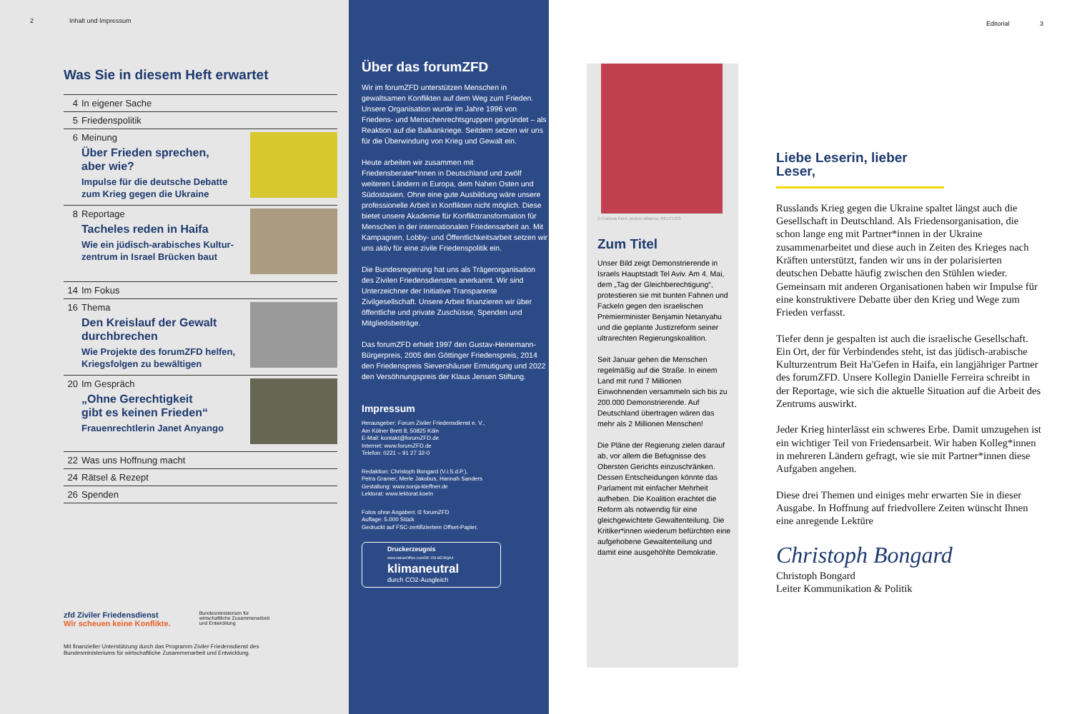2 Inhalt und Impressum
Was Sie in diesem Heft erwartet
4 In eigener Sache
5 Friedenspolitik
6 Meinung
Über Frieden sprechen,
aber wie?
Impulse für die deutsche Debatte
zum Krieg gegen die Ukraine
8 Reportage
Tacheles reden in Haifa
Wie ein jüdisch-arabisches Kultur-
zentrum in Israel Brücken baut
14 Im Fokus
16 Thema
Den Kreislauf der Gewalt
durchbrechen
Wie Projekte des forumZFD helfen,
Kriegsfolgen zu bewältigen
20 Im Gespräch
„Ohne Gerechtigkeit
gibt es keinen Frieden“
Frauenrechtlerin Janet Anyango
22 Was uns Hoffnung macht
24 Rätsel & Rezept
26 Spenden
zfd Ziviler Friedensdienst
Wir scheuen keine Konflikte.
Bundesministerium für
wirtschaftliche Zusammenarbeit
und Entwicklung
Mit finanzieller Unterstützung durch das Programm Ziviler Friedensdienst des
Bundesministeriums für wirtschaftliche Zusammenarbeit und Entwicklung.
Über das forumZFD
Wir im forumZFD unterstützen Menschen in gewaltsamen Konflikten auf dem Weg zum Frieden. Unsere Organisation wurde im Jahre 1996 von Friedens- und Menschenrechtsgruppen gegründet – als Reaktion auf die Balkankriege. Seitdem setzen wir uns für die Überwindung von Krieg und Gewalt ein.
Heute arbeiten wir zusammen mit Friedensberater*innen in Deutschland und zwölf weiteren Ländern in Europa, dem Nahen Osten und Südostasien. Ohne eine gute Ausbildung wäre unsere professionelle Arbeit in Konflikten nicht möglich. Diese bietet unsere Akademie für Konflikttransformation für Menschen in der internationalen Friedensarbeit an. Mit Kampagnen, Lobby- und Öffentlichkeitsarbeit setzen wir uns aktiv für eine zivile Friedenspolitik ein.
Die Bundesregierung hat uns als Trägerorganisation des Zivilen Friedensdienstes anerkannt. Wir sind Unterzeichner der Initiative Transparente Zivilgesellschaft. Unsere Arbeit finanzieren wir über öffentliche und private Zuschüsse, Spenden und Mitgliedsbeiträge.
Das forumZFD erhielt 1997 den Gustav-Heinemann-Bürgerpreis, 2005 den Göttinger Friedenspreis, 2014 den Friedenspreis Sievershäuser Ermutigung und 2022 den Versöhnungspreis der Klaus Jensen Stiftung.
Impressum
Herausgeber: Forum Ziviler Friedensdienst e. V.,
Am Kölner Brett 8, 50825 Köln
E-Mail: kontakt@forumZFD.de
Internet: www.forumZFD.de
Telefon: 0221 – 91 27 32-0
Redaktion: Christoph Bongard (V.i.S.d.P.),
Petra Gramer, Merle Jakobus, Hannah Sanders
Gestaltung: www.sonja-kleffner.de
Lektorat: www.lektorat.koeln
Fotos ohne Angaben: © forumZFD
Auflage: 5.000 Stück
Gedruckt auf FSC-zertifiziertem Offset-Papier.
Druckerzeugnis
www.natureOffice.com/DE-153-MZJ9QA4
klimaneutral
durch CO2-Ausgleich
© Corinna Kern, picture alliance, REUTERS
Zum Titel
Unser Bild zeigt Demonstrierende in Israels Hauptstadt Tel Aviv. Am 4. Mai, dem „Tag der Gleichberechtigung“, protestieren sie mit bunten Fahnen und Fackeln gegen den israelischen Premierminister Benjamin Netanyahu und die geplante Justizreform seiner ultrarechten Regierungskoalition.
Seit Januar gehen die Menschen regelmäßig auf die Straße. In einem Land mit rund 7 Millionen Einwohnenden versammeln sich bis zu 200.000 Demonstrierende. Auf Deutschland übertragen wären das mehr als 2 Millionen Menschen!
Die Pläne der Regierung zielen darauf ab, vor allem die Befugnisse des Obersten Gerichts einzuschränken. Dessen Entscheidungen könnte das Parlament mit einfacher Mehrheit aufheben. Die Koalition erachtet die Reform als notwendig für eine gleichgewichtete Gewaltenteilung. Die Kritiker*innen wiederum befürchten eine aufgehobene Gewaltenteilung und damit eine ausgehöhlte Demokratie.
Editorial 3
Liebe Leserin, lieber Leser,
Russlands Krieg gegen die Ukraine spaltet längst auch die Gesellschaft in Deutschland. Als Friedensorganisation, die schon lange eng mit Partner*innen in der Ukraine zusammenarbeitet und diese auch in Zeiten des Krieges nach Kräften unterstützt, fanden wir uns in der polarisierten deutschen Debatte häufig zwischen den Stühlen wieder. Gemeinsam mit anderen Organisationen haben wir Impulse für eine konstruktivere Debatte über den Krieg und Wege zum Frieden verfasst.
Tiefer denn je gespalten ist auch die israelische Gesellschaft. Ein Ort, der für Verbindendes steht, ist das jüdisch-arabische Kulturzentrum Beit Ha'Gefen in Haifa, ein langjähriger Partner des forumZFD. Unsere Kollegin Danielle Ferreira schreibt in der Reportage, wie sich die aktuelle Situation auf die Arbeit des Zentrums auswirkt.
Jeder Krieg hinterlässt ein schweres Erbe. Damit umzugehen ist ein wichtiger Teil von Friedensarbeit. Wir haben Kolleg*innen in mehreren Ländern gefragt, wie sie mit Partner*innen diese Aufgaben angehen.
Diese drei Themen und einiges mehr erwarten Sie in dieser Ausgabe. In Hoffnung auf friedvollere Zeiten wünscht Ihnen eine anregende Lektüre
Christoph Bongard
Christoph Bongard
Leiter Kommunikation & Politik